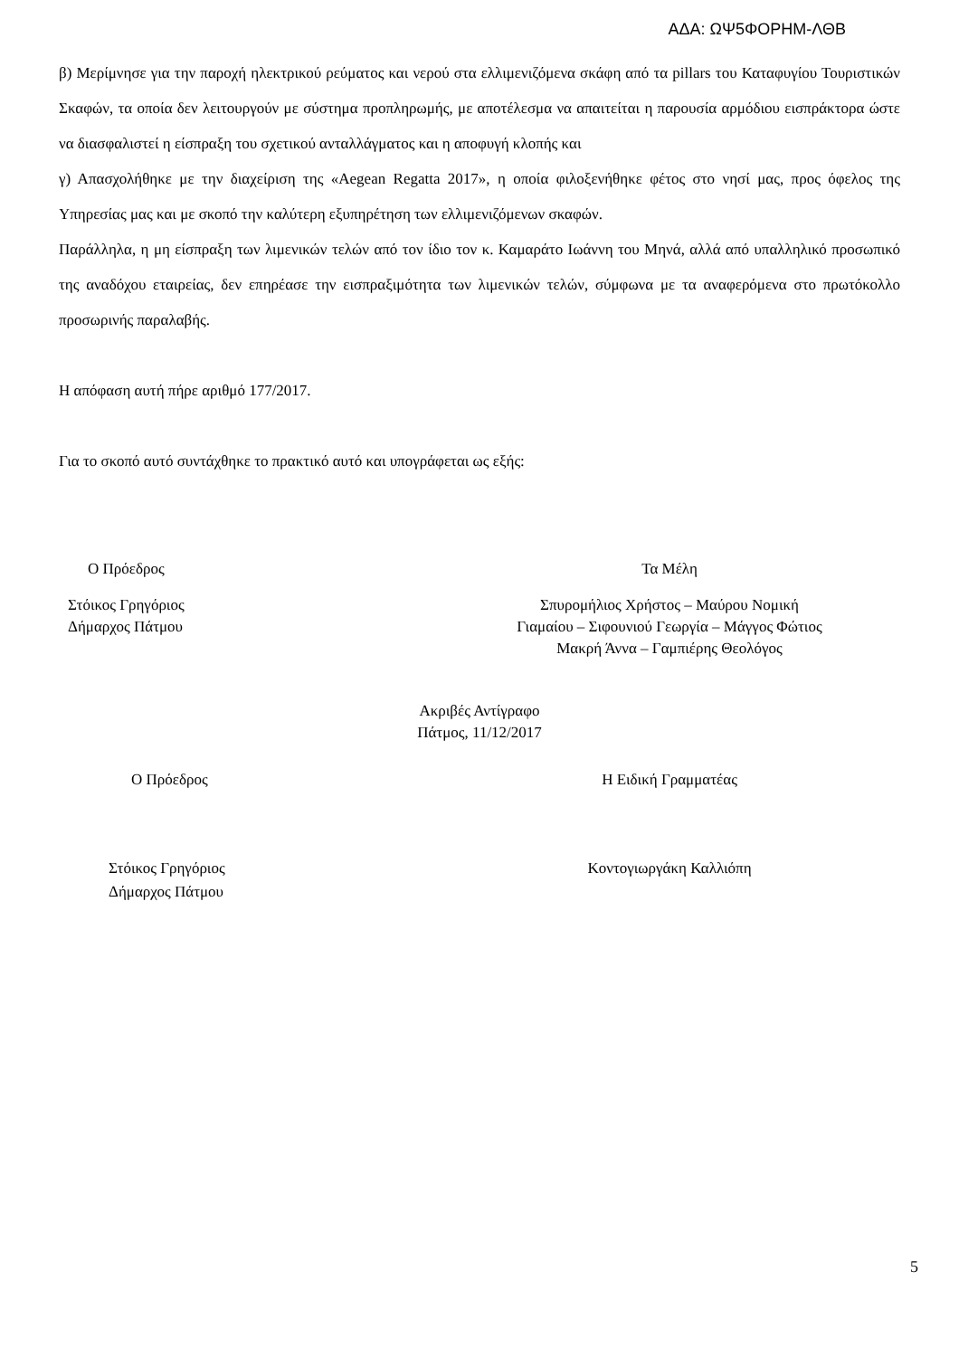ΑΔΑ: ΩΨ5ΦΟΡΗΜ-ΛΘΒ
β) Μερίμνησε για την παροχή ηλεκτρικού ρεύματος και νερού στα ελλιμενιζόμενα σκάφη από τα pillars του Καταφυγίου Τουριστικών Σκαφών, τα οποία δεν λειτουργούν με σύστημα προπληρωμής, με αποτέλεσμα να απαιτείται η παρουσία αρμόδιου εισπράκτορα ώστε να διασφαλιστεί η είσπραξη του σχετικού ανταλλάγματος και η αποφυγή κλοπής και
γ) Απασχολήθηκε με την διαχείριση της «Aegean Regatta 2017», η οποία φιλοξενήθηκε φέτος στο νησί μας, προς όφελος της Υπηρεσίας μας και με σκοπό την καλύτερη εξυπηρέτηση των ελλιμενιζόμενων σκαφών.
Παράλληλα, η μη είσπραξη των λιμενικών τελών από τον ίδιο τον κ. Καμαράτο Ιωάννη του Μηνά, αλλά από υπαλληλικό προσωπικό της αναδόχου εταιρείας, δεν επηρέασε την εισπραξιμότητα των λιμενικών τελών, σύμφωνα με τα αναφερόμενα στο πρωτόκολλο προσωρινής παραλαβής.
Η απόφαση αυτή πήρε αριθμό 177/2017.
Για το σκοπό αυτό συντάχθηκε το πρακτικό αυτό και υπογράφεται ως εξής:
Ο Πρόεδρος Τα Μέλη
Στόικος Γρηγόριος
Δήμαρχος Πάτμου
Σπυρομήλιος Χρήστος – Μαύρου Νομική
Γιαμαίου – Σιφουνιού Γεωργία – Μάγγος Φώτιος
Μακρή Άννα – Γαμπιέρης Θεολόγος
Ακριβές Αντίγραφο
Πάτμος, 11/12/2017
Ο Πρόεδρος Η Ειδική Γραμματέας
Στόικος Γρηγόριος
Δήμαρχος Πάτμου
Κοντογιωργάκη Καλλιόπη
5